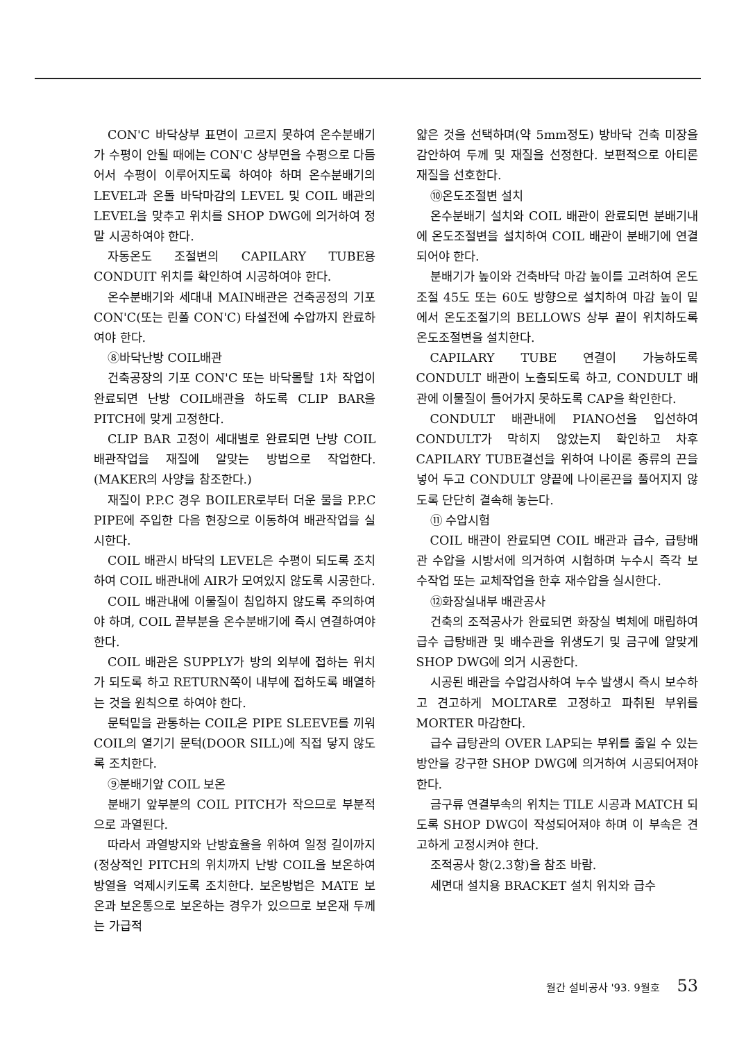CON'C 바닥상부 표면이 고르지 못하여 온수분배기가 수평이 안될 때에는 CON'C 상부면을 수평으로 다듬어서 수평이 이루어지도록 하여야 하며 온수분배기의 LEVEL과 온돌 바닥마감의 LEVEL 및 COIL 배관의 LEVEL을 맞추고 위치를 SHOP DWG에 의거하여 정말 시공하여야 한다.
자동온도 조절변의 CAPILARY TUBE용 CONDUIT 위치를 확인하여 시공하여야 한다.
온수분배기와 세대내 MAIN배관은 건축공정의 기포 CON'C(또는 린폴 CON'C) 타설전에 수압까지 완료하여야 한다.
⑧바닥난방 COIL배관
건축공장의 기포 CON'C 또는 바닥몰탈 1차 작업이 완료되면 난방 COIL배관을 하도록 CLIP BAR을 PITCH에 맞게 고정한다.
CLIP BAR 고정이 세대별로 완료되면 난방 COIL 배관작업을 재질에 알맞는 방법으로 작업한다.(MAKER의 사양을 참조한다.)
재질이 P.P.C 경우 BOILER로부터 더운 물을 P.P.C PIPE에 주입한 다음 현장으로 이동하여 배관작업을 실시한다.
COIL 배관시 바닥의 LEVEL은 수평이 되도록 조치하여 COIL 배관내에 AIR가 모여있지 않도록 시공한다.
COIL 배관내에 이물질이 침입하지 않도록 주의하여야 하며, COIL 끝부분을 온수분배기에 즉시 연결하여야 한다.
COIL 배관은 SUPPLY가 방의 외부에 접하는 위치가 되도록 하고 RETURN쪽이 내부에 접하도록 배열하는 것을 원칙으로 하여야 한다.
문턱밑을 관통하는 COIL은 PIPE SLEEVE를 끼워 COIL의 열기기 문턱(DOOR SILL)에 직접 닿지 않도록 조치한다.
⑨분배기앞 COIL 보온
분배기 앞부분의 COIL PITCH가 작으므로 부분적으로 과열된다.
따라서 과열방지와 난방효율을 위하여 일정 길이까지(정상적인 PITCH의 위치까지 난방 COIL을 보온하여 방열을 억제시키도록 조치한다. 보온방법은 MATE 보온과 보온통으로 보온하는 경우가 있으므로 보온재 두께는 가급적
얇은 것을 선택하며(약 5mm정도) 방바닥 건축 미장을 감안하여 두께 및 재질을 선정한다. 보편적으로 아티론 재질을 선호한다.
⑩온도조절변 설치
온수분배기 설치와 COIL 배관이 완료되면 분배기내에 온도조절변을 설치하여 COIL 배관이 분배기에 연결되어야 한다.
분배기가 높이와 건축바닥 마감 높이를 고려하여 온도조절 45도 또는 60도 방향으로 설치하여 마감 높이 밑에서 온도조절기의 BELLOWS 상부 끝이 위치하도록 온도조절변을 설치한다.
CAPILARY TUBE 연결이 가능하도록 CONDULT 배관이 노출되도록 하고, CONDULT 배관에 이물질이 들어가지 못하도록 CAP을 확인한다.
CONDULT 배관내에 PIANO선을 입선하여 CONDULT가 막히지 않았는지 확인하고 차후 CAPILARY TUBE결선을 위하여 나이론 종류의 끈을 넣어 두고 CONDULT 양끝에 나이론끈을 풀어지지 않도록 단단히 결속해 놓는다.
⑪ 수압시험
COIL 배관이 완료되면 COIL 배관과 급수, 급탕배관 수압을 시방서에 의거하여 시험하며 누수시 즉각 보수작업 또는 교체작업을 한후 재수압을 실시한다.
⑫화장실내부 배관공사
건축의 조적공사가 완료되면 화장실 벽체에 매립하여 급수 급탕배관 및 배수관을 위생도기 및 금구에 알맞게 SHOP DWG에 의거 시공한다.
시공된 배관을 수압검사하여 누수 발생시 즉시 보수하고 견고하게 MOLTAR로 고정하고 파취된 부위를 MORTER 마감한다.
급수 급탕관의 OVER LAP되는 부위를 줄일 수 있는 방안을 강구한 SHOP DWG에 의거하여 시공되어져야 한다.
금구류 연결부속의 위치는 TILE 시공과 MATCH 되도록 SHOP DWG이 작성되어져야 하며 이 부속은 견고하게 고정시켜야 한다.
조적공사 항(2.3항)을 참조 바람.
세면대 설치용 BRACKET 설치 위치와 급수
월간 설비공사 '93. 9월호 53